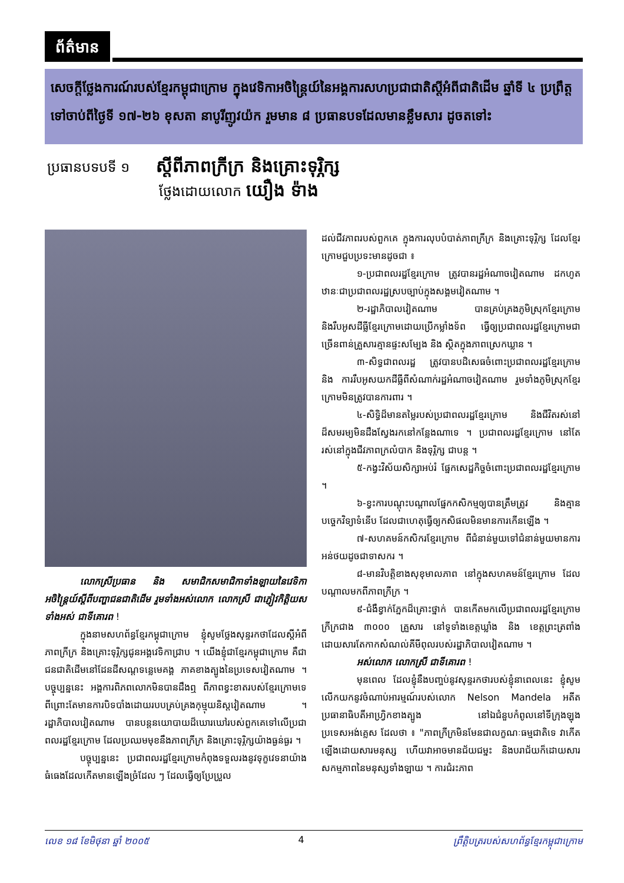ព័ត៌មាន
សេចក្តីថ្លែងការណ៍របស់ខ្មែរកម្ពុជាក្រោម ក្នុងវេទិកាអចិន្ត្រៃយ៍នៃអង្គការសហប្រជាជាតិស្តីអំពីជាតិដើម ឆ្នាំទី ៤ ប្រព្រឹត្តទៅចាប់ពីថ្ងៃទី ១៧-២៦ ខុសតា នាបូរីញូវយ៉ក រួមមាន ៨ ប្រធានបទដែលមានខ្លឹមសារ ដូចតទៅះ
ប្រធានបទបទី ១ ស្តីពីភាពក្រីក្រ និងគ្រោះទុរ្ភិក្ស
ថ្លែងដោយលោក យឿង ទ៉ាង
លោកស្រីប្រធាន និង សមាជិកសមាជិកាទាំងឡាយនៃវេទិកាអចិន្ត្រៃយ៍ស្តីពីបញ្ហាជនជាតិដើម រួមទាំងអស់លោក លោកស្រី ជាភ្ញៀវកិត្តិយសទាំងអស់ ជាទីគោរព !
ក្នុងនាមសហព័ន្ធខ្មែរកម្ពុជាក្រោម ខ្ញុំសូមថ្លែងសុន្ទរកថាដែលស្តីអំពីភាពក្រីក្រ និងគ្រោះទុរ្ភិក្សជូនអង្គវេទិកាជ្រាប ។ យើងខ្ញុំជាខ្មែរកម្ពុជាក្រោម គឺជាជនជាតិដើមនៅដែនដីសណ្តទន្លេមេគង្គ ភាគខាងត្បូងនៃប្រទេសវៀតណាម ។ បច្ចុប្បន្ននេះ អង្គការពិភពលោកមិនបានដឹងឮ ពីភាពខ្វះខាតរបស់ខ្មែរក្រោមទេ ពីព្រោះតែមានការបិទបាំងដោយរបបគ្រប់គ្រងកុម្មុយនិស្តវៀតណាម ។ រដ្ឋាភិបាលវៀតណាម បានបន្តនយោបាយដ៏ឃោរឃៅរបស់ពួកគេទៅលើប្រជាពលរដ្ឋខ្មែរក្រោម ដែលប្រឈមមុខនឹងភាពក្រីក្រ និងគ្រោះទុរ្ភិក្សយ៉ាងធ្ងន់ធ្ងរ ។
បច្ចុប្បន្ននេះ ប្រជាពលរដ្ឋខ្មែរក្រោមកំពុងទទួលរងនូវទុក្ខវេទនាយ៉ាងធំធេងដែលកើតមានឡើងច្រំដែល ៗ ដែលធ្វើឲ្យប្រែប្រួល
ដល់ជីវភាពរបស់ពួកគេ ក្នុងការលុបបំបាត់ភាពក្រីក្រ និងគ្រោះទុរ្ភិក្ស ដែលខ្មែរក្រោមជួបប្រទះមានដូចជា ៖
១-ប្រជាពលរដ្ឋខ្មែរក្រោម ត្រូវបានរដ្ឋអំណាចវៀតណាម ដកហូតឋានៈជាប្រជាពលរដ្ឋស្របច្បាប់ក្នុងសង្គមវៀតណាម ។
២-រដ្ឋាភិបាលវៀតណាម បានគ្រប់គ្រងភូមិស្រុកខ្មែរក្រោម និងរឹបអូសដីធ្លីខ្មែរក្រោមដោយប្រើកម្លាំងទ័ព ធ្វើឲ្យប្រជាពលរដ្ឋខ្មែរក្រោមជាច្រើនពាន់គ្រួសារគ្មានផ្ទះសម្បែង និង ស្ថិតក្នុងភាពស្រេកឃ្លាន ។
៣-សិទ្ធជាពលរដ្ឋ ត្រូវបានបដិសេធចំពោះប្រជាពលរដ្ឋខ្មែរក្រោម និង ការរឹបអូសយកដីធ្លីពីសំណាក់រដ្ឋអំណាចវៀតណាម រួមទាំងភូមិស្រុកខ្មែរក្រោមមិនត្រូវបានការពារ ។
៤-សិទ្ធិដ៏មានតម្លៃរបស់ប្រជាពលរដ្ឋខ្មែរក្រោម និងជីវិតរស់នៅដ៏សមរម្យមិនដឹងស្វែងរកនៅកន្លែងណាទេ ។ ប្រជាពលរដ្ឋខ្មែរក្រោម នៅតែរស់នៅក្នុងជីវភាពក្រលំបាក និងទុរ្ភិក្ស ជាបន្ត ។
៥-កង្វះវិស័យសិក្សាអប់រំ ផ្នែកសេដ្ឋកិច្ចចំពោះប្រជាពលរដ្ឋខ្មែរក្រោម ។
៦-ខ្វះការបណ្តុះបណ្តាលផ្នែកកសិកម្មឲ្យបានត្រឹមត្រូវ និងគ្មានបច្ចេកវិទ្យាទំនើប ដែលជាហេតុធ្វើឲ្យកសិផលមិនមានការកើនឡើង ។
៧-សហគមន៍កសិករខ្មែរក្រោម ពីជំនាន់មួយទៅជំនាន់មួយមានការអន់ថយដូចជាទាសករ ។
៨-មានវិបត្តិខាងសុខុមាលភាព នៅក្នុងសហគមន៍ខ្មែរក្រោម ដែលបណ្តាលមកពីភាពក្រីក្រ ។
៩-ជំងឺខ្វាក់ភ្នែកដ៏គ្រោះថ្នាក់ បានកើតមកលើប្រជាពលរដ្ឋខ្មែរក្រោមក្រីក្រជាង ៣០០០ គ្រួសារ នៅទូទាំងខេត្តឃ្លាំង និង ខេត្តព្រះត្រពាំង ដោយសារតែកាកសំណល់គីមីពុលរបស់រដ្ឋាភិបាលវៀតណាម ។
អស់លោក លោកស្រី ជាទីគោរព !
មុនពេល ដែលខ្ញុំនឹងបញ្ចប់នូវសុន្ទរកថារបស់ខ្ញុំនាពេលនេះ ខ្ញុំសូមលើកយកនូវចំណាប់អារម្មណ៍របស់លោក Nelson Mandela អតីតប្រធានាធិបតីអាហ្វ្រិកខាងត្បូង នៅឯជំនួបកំពូលនៅទីក្រុងឡុងប្រទេសអង់គ្លេស ដែលថា ៖ "ភាពក្រីក្រមិនមែនជាលក្ខណៈធម្មជាតិទេ វាកើតឡើងដោយសារមនុស្ស ហើយវាអាចមានជ័យជម្នះ និងបរាជ័យក៏ដោយសារសកម្មភាពនៃមនុស្សទាំងឡាយ ។ ការជំរះភាព
លេខ ១៨ ខែមិថុនា ឆ្នាំ ២០០៥ 4 ព្រឹត្តិបត្ររបស់សហព័ន្ធខ្មែរកម្ពុជាក្រោម